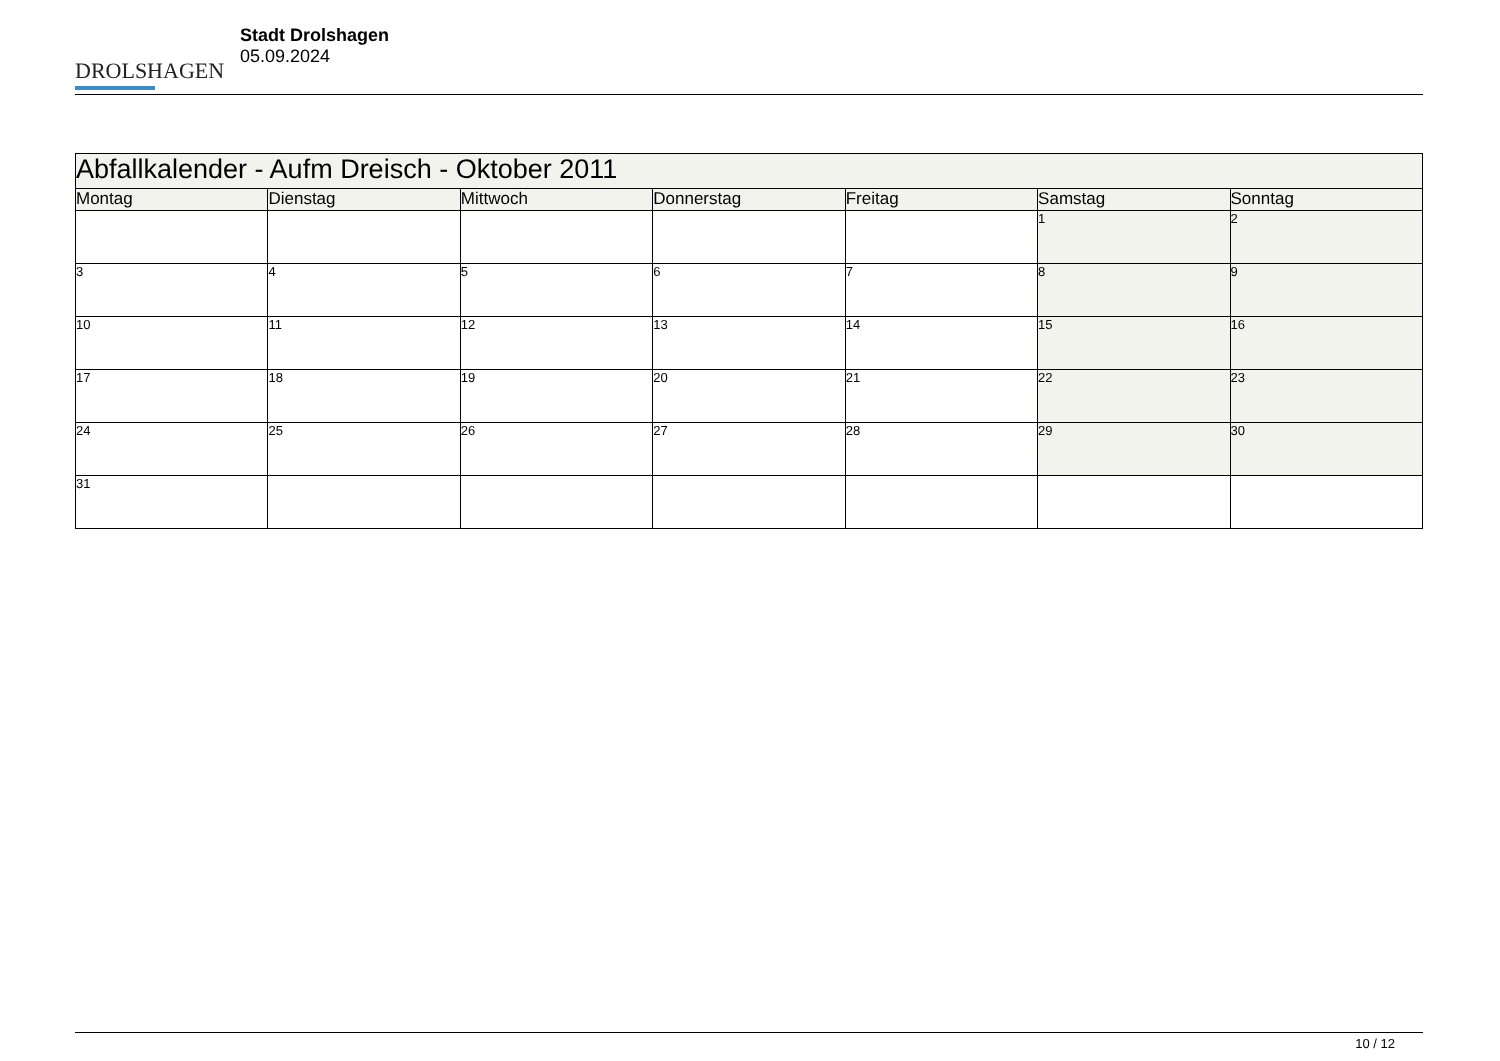DROLSHAGEN
Stadt Drolshagen
05.09.2024
| Abfallkalender - Aufm Dreisch - Oktober 2011 | | | | | | |
| Montag | Dienstag | Mittwoch | Donnerstag | Freitag | Samstag | Sonntag |
| | | | | | 1 | 2 |
| 3 | 4 | 5 | 6 | 7 | 8 | 9 |
| 10 | 11 | 12 | 13 | 14 | 15 | 16 |
| 17 | 18 | 19 | 20 | 21 | 22 | 23 |
| 24 | 25 | 26 | 27 | 28 | 29 | 30 |
| 31 | | | | | | |
10 / 12